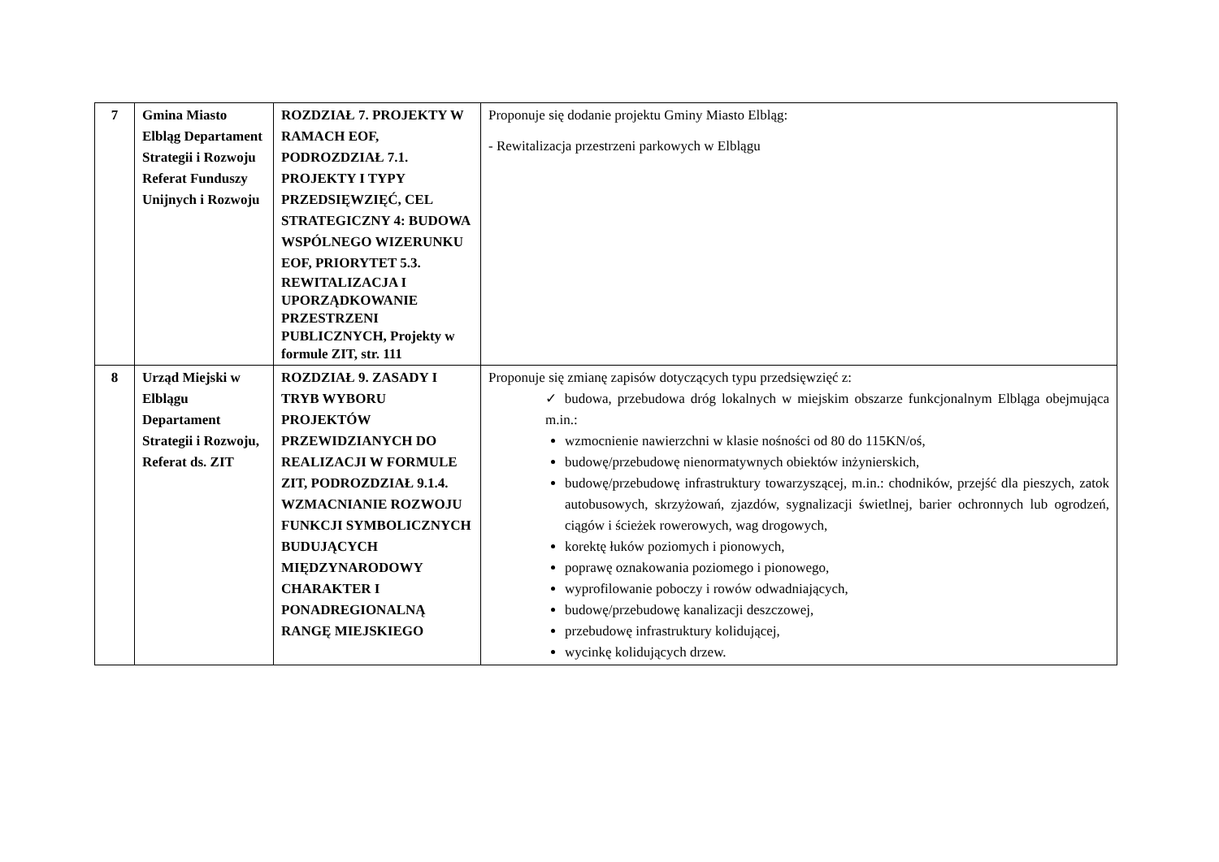| 7 | Gmina Miasto Elbląg Departament Strategii i Rozwoju Referat Funduszy Unijnych i Rozwoju | ROZDZIAŁ 7. PROJEKTY W RAMACH EOF, PODROZDZIAŁ 7.1. PROJEKTY I TYPY PRZEDSIĘWZIĘĆ, CEL STRATEGICZNY 4: BUDOWA WSPÓLNEGO WIZERUNKU EOF, PRIORYTET 5.3. REWITALIZACJA I UPORZĄDKOWANIE PRZESTRZENI PUBLICZNYCH, Projekty w formule ZIT, str. 111 | Proponuje się dodanie projektu Gminy Miasto Elbląg: - Rewitalizacja przestrzeni parkowych w Elblągu |
| 8 | Urząd Miejski w Elblągu Departament Strategii i Rozwoju, Referat ds. ZIT | ROZDZIAŁ 9. ZASADY I TRYB WYBORU PROJEKTÓW PRZEWIDZIANYCH DO REALIZACJI W FORMULE ZIT, PODROZDZIAŁ 9.1.4. WZMACNIANIE ROZWOJU FUNKCJI SYMBOLICZNYCH BUDUJĄCYCH MIĘDZYNARODOWY CHARAKTER I PONADREGIONALNĄ RANGĘ MIEJSKIEGO | Proponuje się zmianę zapisów dotyczących typu przedsięwzięć z: ✓ budowa, przebudowa dróg lokalnych w miejskim obszarze funkcjonalnym Elbląga obejmująca m.in.: wzmocnienie nawierzchni w klasie nośności od 80 do 115KN/oś, budowę/przebudowę nienormatywnych obiektów inżynierskich, budowę/przebudowę infrastruktury towarzyszącej, m.in.: chodników, przejść dla pieszych, zatok autobusowych, skrzyżowań, zjazdów, sygnalizacji świetlnej, barier ochronnych lub ogrodzeń, ciągów i ścieżek rowerowych, wag drogowych, korektę łuków poziomych i pionowych, poprawę oznakowania poziomego i pionowego, wyprofilowanie poboczy i rowów odwadniających, budowę/przebudowę kanalizacji deszczowej, przebudowę infrastruktury kolidującej, wycinkę kolidujących drzew. |